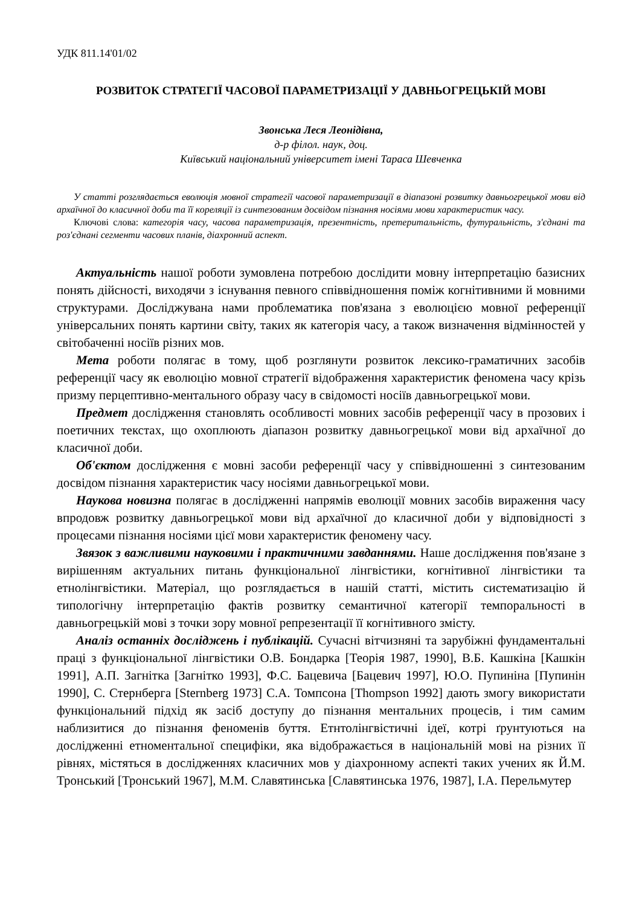УДК 811.14'01/02
РОЗВИТОК СТРАТЕГІЇ ЧАСОВОЇ ПАРАМЕТРИЗАЦІЇ У ДАВНЬОГРЕЦЬКІЙ МОВІ
Звонська Леся Леонідівна,
д-р філол. наук, доц.
Київський національний університет імені Тараса Шевченка
У статті розглядається еволюція мовної стратегії часової параметризації в діапазоні розвитку давньогрецької мови від архаїчної до класичної доби та її кореляції із синтезованим досвідом пізнання носіями мови характеристик часу.
Ключові слова: категорія часу, часова параметризація, презентність, претеритальність, футуральність, з'єднані та роз'єднані сегменти часових планів, діахронний аспект.
Актуальність нашої роботи зумовлена потребою дослідити мовну інтерпретацію базисних понять дійсності, виходячи з існування певного співвідношення поміж когнітивними й мовними структурами. Досліджувана нами проблематика пов'язана з еволюцією мовної референції універсальних понять картини світу, таких як категорія часу, а також визначення відмінностей у світобаченні носіїв різних мов.
Мета роботи полягає в тому, щоб розглянути розвиток лексико-граматичних засобів референції часу як еволюцію мовної стратегії відображення характеристик феномена часу крізь призму перцептивно-ментального образу часу в свідомості носіїв давньогрецької мови.
Предмет дослідження становлять особливості мовних засобів референції часу в прозових і поетичних текстах, що охоплюють діапазон розвитку давньогрецької мови від архаїчної до класичної доби.
Об'єктом дослідження є мовні засоби референції часу у співвідношенні з синтезованим досвідом пізнання характеристик часу носіями давньогрецької мови.
Наукова новизна полягає в дослідженні напрямів еволюції мовних засобів вираження часу впродовж розвитку давньогрецької мови від архаїчної до класичної доби у відповідності з процесами пізнання носіями цієї мови характеристик феномену часу.
Звязок з важливими науковими і практичними завданнями. Наше дослідження пов'язане з вирішенням актуальних питань функціональної лінгвістики, когнітивної лінгвістики та етнолінгвістики. Матеріал, що розглядається в нашій статті, містить систематизацію й типологічну інтерпретацію фактів розвитку семантичної категорії темпоральності в давньогрецькій мові з точки зору мовної репрезентації її когнітивного змісту.
Аналіз останніх досліджень і публікацій. Сучасні вітчизняні та зарубіжні фундаментальні праці з функціональної лінгвістики О.В. Бондарка [Теорія 1987, 1990], В.Б. Кашкіна [Кашкін 1991], А.П. Загнітка [Загнітко 1993], Ф.С. Бацевича [Бацевич 1997], Ю.О. Пупиніна [Пупинін 1990], С. Стернберга [Sternberg 1973] С.А. Томпсона [Thompson 1992] дають змогу використати функціональний підхід як засіб доступу до пізнання ментальних процесів, і тим самим наблизитися до пізнання феноменів буття. Етнтолінгвістичні ідеї, котрі ґрунтуються на дослідженні етноментальної специфіки, яка відображається в національній мові на різних її рівнях, містяться в дослідженнях класичних мов у діахронному аспекті таких учених як Й.М. Тронський [Тронський 1967], М.М. Славятинська [Славятинська 1976, 1987], І.А. Перельмутер